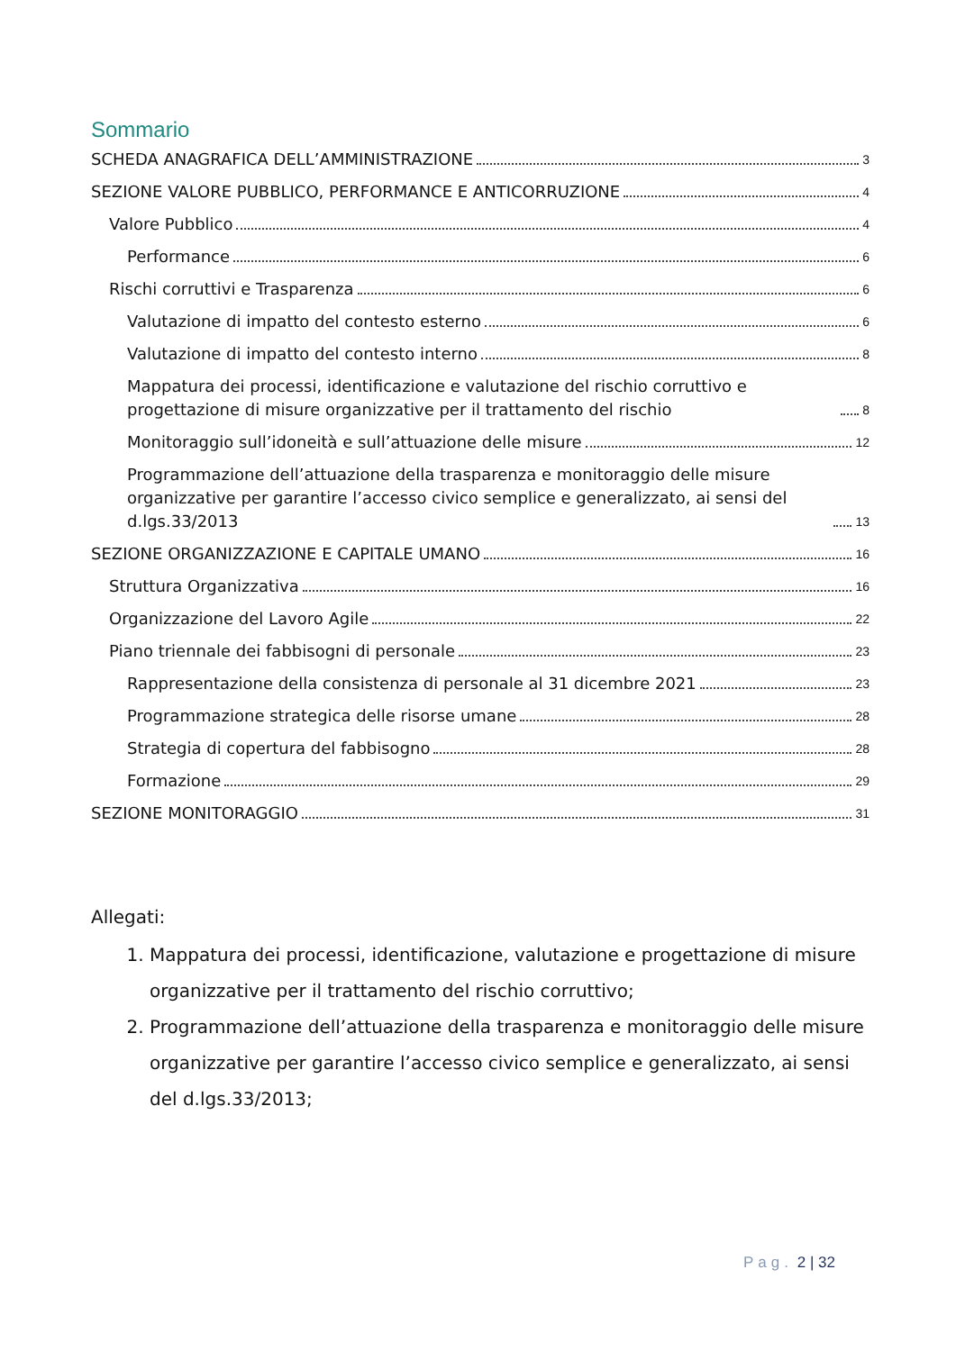Sommario
SCHEDA ANAGRAFICA DELL’AMMINISTRAZIONE 3
SEZIONE VALORE PUBBLICO, PERFORMANCE E ANTICORRUZIONE 4
Valore Pubblico 4
Performance 6
Rischi corruttivi e Trasparenza 6
Valutazione di impatto del contesto esterno 6
Valutazione di impatto del contesto interno 8
Mappatura dei processi, identificazione e valutazione del rischio corruttivo e progettazione di misure organizzative per il trattamento del rischio 8
Monitoraggio sull’idoneità e sull’attuazione delle misure 12
Programmazione dell’attuazione della trasparenza e monitoraggio delle misure organizzative per garantire l’accesso civico semplice e generalizzato, ai sensi del d.lgs.33/2013 13
SEZIONE ORGANIZZAZIONE E CAPITALE UMANO 16
Struttura Organizzativa 16
Organizzazione del Lavoro Agile 22
Piano triennale dei fabbisogni di personale 23
Rappresentazione della consistenza di personale al 31 dicembre 2021 23
Programmazione strategica delle risorse umane 28
Strategia di copertura del fabbisogno 28
Formazione 29
SEZIONE MONITORAGGIO 31
Allegati:
1. Mappatura dei processi, identificazione, valutazione e progettazione di misure organizzative per il trattamento del rischio corruttivo;
2. Programmazione dell’attuazione della trasparenza e monitoraggio delle misure organizzative per garantire l’accesso civico semplice e generalizzato, ai sensi del d.lgs.33/2013;
Pag. 2 | 32